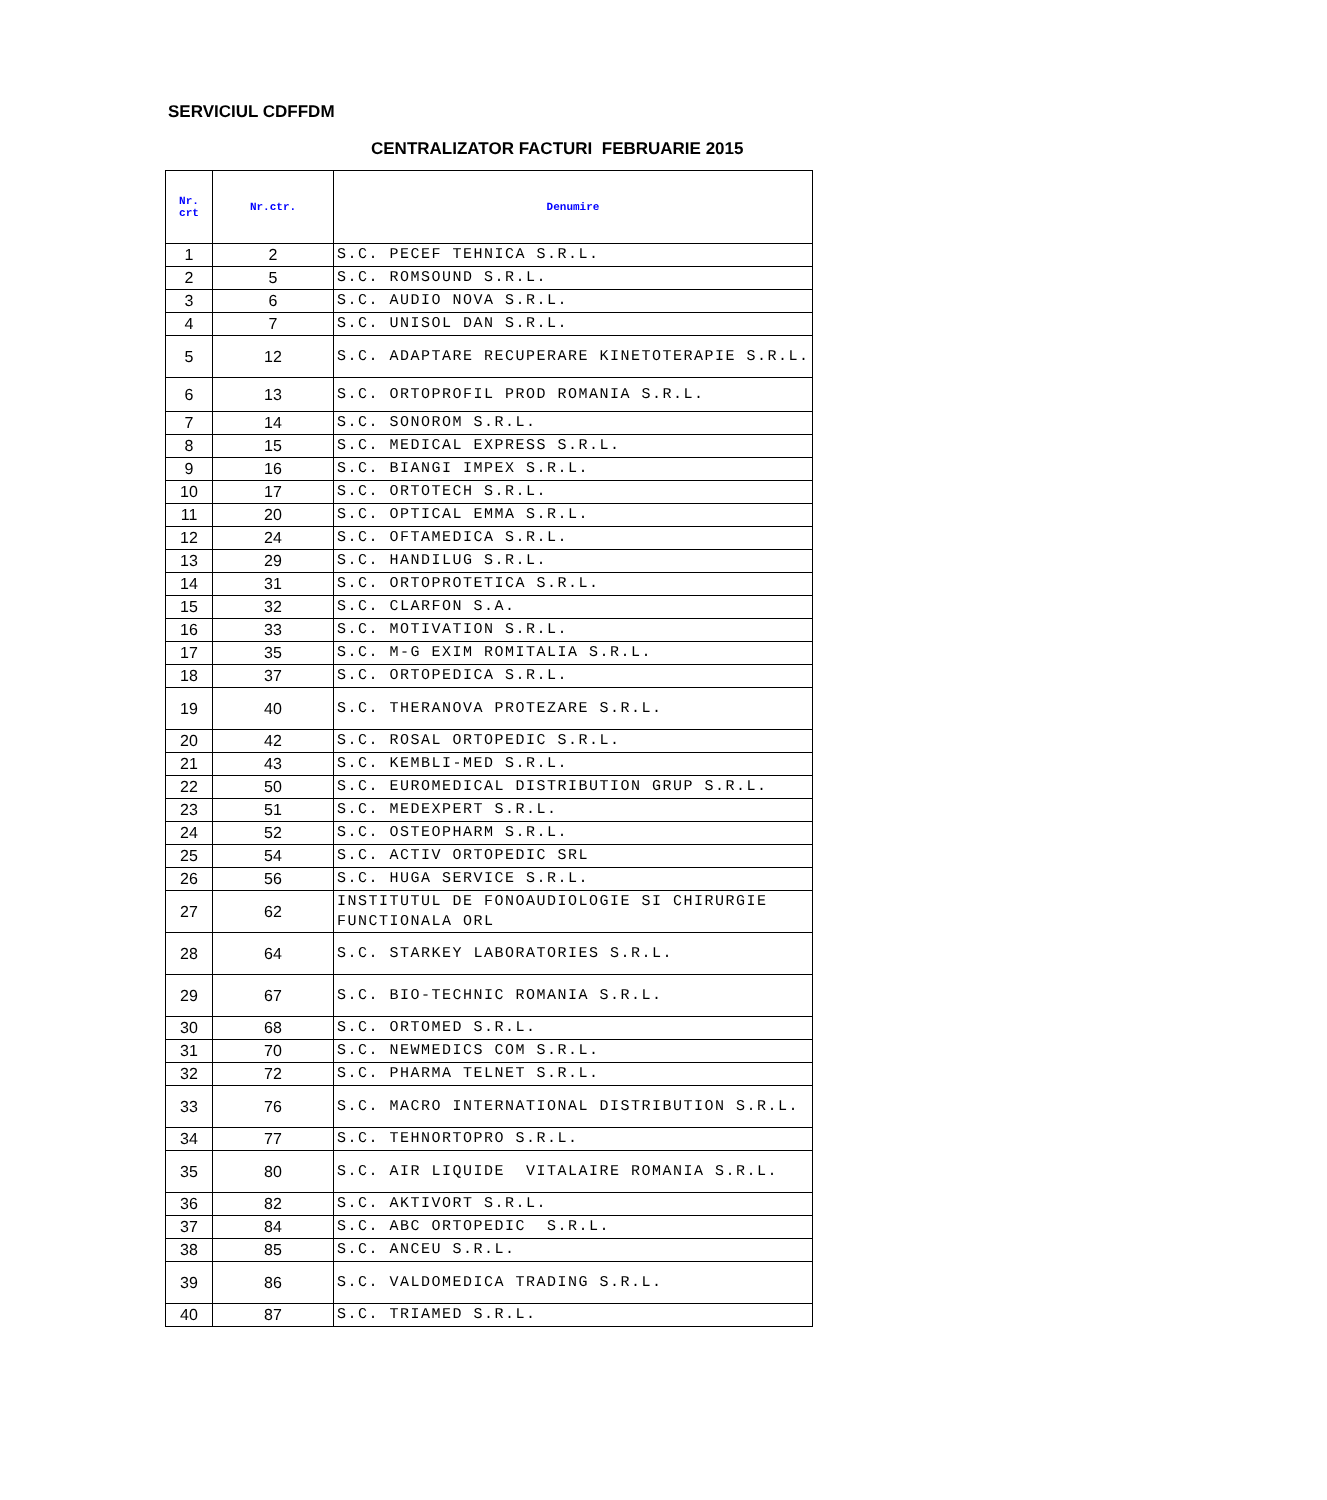SERVICIUL CDFFDM
CENTRALIZATOR FACTURI FEBRUARIE 2015
| Nr. crt | Nr.ctr. | Denumire |
| --- | --- | --- |
| 1 | 2 | S.C. PECEF TEHNICA S.R.L. |
| 2 | 5 | S.C. ROMSOUND S.R.L. |
| 3 | 6 | S.C. AUDIO NOVA S.R.L. |
| 4 | 7 | S.C. UNISOL DAN S.R.L. |
| 5 | 12 | S.C. ADAPTARE RECUPERARE KINETOTERAPIE S.R.L. |
| 6 | 13 | S.C. ORTOPROFIL PROD ROMANIA S.R.L. |
| 7 | 14 | S.C. SONOROM S.R.L. |
| 8 | 15 | S.C. MEDICAL EXPRESS S.R.L. |
| 9 | 16 | S.C. BIANGI IMPEX S.R.L. |
| 10 | 17 | S.C. ORTOTECH S.R.L. |
| 11 | 20 | S.C. OPTICAL EMMA S.R.L. |
| 12 | 24 | S.C. OFTAMEDICA S.R.L. |
| 13 | 29 | S.C. HANDILUG S.R.L. |
| 14 | 31 | S.C. ORTOPROTETICA S.R.L. |
| 15 | 32 | S.C. CLARFON S.A. |
| 16 | 33 | S.C. MOTIVATION S.R.L. |
| 17 | 35 | S.C. M-G EXIM ROMITALIA S.R.L. |
| 18 | 37 | S.C. ORTOPEDICA S.R.L. |
| 19 | 40 | S.C. THERANOVA PROTEZARE S.R.L. |
| 20 | 42 | S.C. ROSAL ORTOPEDIC S.R.L. |
| 21 | 43 | S.C. KEMBLI-MED S.R.L. |
| 22 | 50 | S.C. EUROMEDICAL DISTRIBUTION GRUP S.R.L. |
| 23 | 51 | S.C. MEDEXPERT S.R.L. |
| 24 | 52 | S.C. OSTEOPHARM S.R.L. |
| 25 | 54 | S.C. ACTIV ORTOPEDIC SRL |
| 26 | 56 | S.C. HUGA SERVICE S.R.L. |
| 27 | 62 | INSTITUTUL DE FONOAUDIOLOGIE SI CHIRURGIE FUNCTIONALA ORL |
| 28 | 64 | S.C. STARKEY LABORATORIES S.R.L. |
| 29 | 67 | S.C. BIO-TECHNIC ROMANIA S.R.L. |
| 30 | 68 | S.C. ORTOMED S.R.L. |
| 31 | 70 | S.C. NEWMEDICS COM S.R.L. |
| 32 | 72 | S.C. PHARMA TELNET S.R.L. |
| 33 | 76 | S.C. MACRO INTERNATIONAL DISTRIBUTION S.R.L. |
| 34 | 77 | S.C. TEHNORTOPRO S.R.L. |
| 35 | 80 | S.C. AIR LIQUIDE VITALAIRE ROMANIA S.R.L. |
| 36 | 82 | S.C. AKTIVORT S.R.L. |
| 37 | 84 | S.C. ABC ORTOPEDIC S.R.L. |
| 38 | 85 | S.C. ANCEU S.R.L. |
| 39 | 86 | S.C. VALDOMEDICA TRADING S.R.L. |
| 40 | 87 | S.C. TRIAMED S.R.L. |